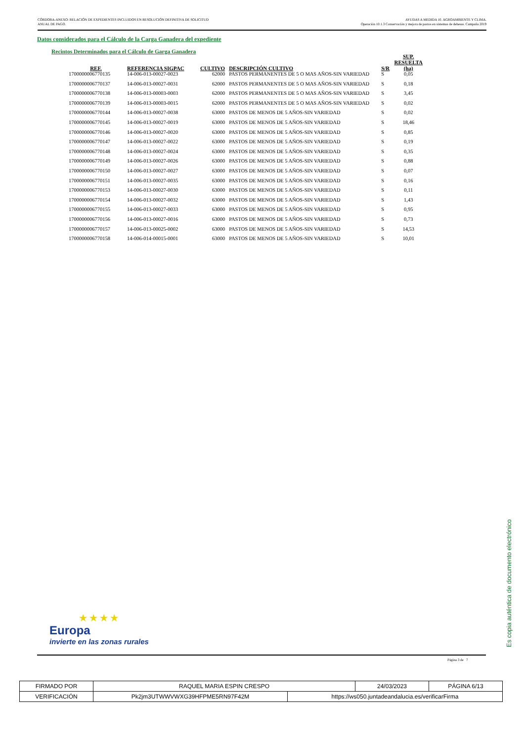CÓRDOBA-ANEXO: RELACIÓN DE EXPEDIENTES INCLUIDOS EN RESOLUCIÓN DEFINITIVA DE SOLICITUD
ANUAL DE PAGO.
AYUDAS A MEDIDA 10. AGROAMBIENTE Y CLIMA.
Operación 10.1.3 Conservación y mejora de pastos en sistemas de dehesas. Campaña 2019
Datos considerados para el Cálculo de la Carga Ganadera del expediente
Recintos Determinados para el Cálculo de Garga Ganadera
| REF. | REFERENCIA SIGPAC | CULTIVO | DESCRIPCIÓN CULTIVO | S/R | SUP. RESUELTA (ha) |
| --- | --- | --- | --- | --- | --- |
| 1700000006770135 | 14-006-013-00027-0023 | 62000 | PASTOS PERMANENTES DE 5 O MAS AÑOS-SIN VARIEDAD | S | 0,05 |
| 1700000006770137 | 14-006-013-00027-0031 | 62000 | PASTOS PERMANENTES DE 5 O MAS AÑOS-SIN VARIEDAD | S | 0,18 |
| 1700000006770138 | 14-006-013-00003-0003 | 62000 | PASTOS PERMANENTES DE 5 O MAS AÑOS-SIN VARIEDAD | S | 3,45 |
| 1700000006770139 | 14-006-013-00003-0015 | 62000 | PASTOS PERMANENTES DE 5 O MAS AÑOS-SIN VARIEDAD | S | 0,02 |
| 1700000006770144 | 14-006-013-00027-0038 | 63000 | PASTOS DE MENOS DE 5 AÑOS-SIN VARIEDAD | S | 0,02 |
| 1700000006770145 | 14-006-013-00027-0019 | 63000 | PASTOS DE MENOS DE 5 AÑOS-SIN VARIEDAD | S | 18,46 |
| 1700000006770146 | 14-006-013-00027-0020 | 63000 | PASTOS DE MENOS DE 5 AÑOS-SIN VARIEDAD | S | 0,85 |
| 1700000006770147 | 14-006-013-00027-0022 | 63000 | PASTOS DE MENOS DE 5 AÑOS-SIN VARIEDAD | S | 0,19 |
| 1700000006770148 | 14-006-013-00027-0024 | 63000 | PASTOS DE MENOS DE 5 AÑOS-SIN VARIEDAD | S | 0,35 |
| 1700000006770149 | 14-006-013-00027-0026 | 63000 | PASTOS DE MENOS DE 5 AÑOS-SIN VARIEDAD | S | 0,88 |
| 1700000006770150 | 14-006-013-00027-0027 | 63000 | PASTOS DE MENOS DE 5 AÑOS-SIN VARIEDAD | S | 0,07 |
| 1700000006770151 | 14-006-013-00027-0035 | 63000 | PASTOS DE MENOS DE 5 AÑOS-SIN VARIEDAD | S | 0,16 |
| 1700000006770153 | 14-006-013-00027-0030 | 63000 | PASTOS DE MENOS DE 5 AÑOS-SIN VARIEDAD | S | 0,11 |
| 1700000006770154 | 14-006-013-00027-0032 | 63000 | PASTOS DE MENOS DE 5 AÑOS-SIN VARIEDAD | S | 1,43 |
| 1700000006770155 | 14-006-013-00027-0033 | 63000 | PASTOS DE MENOS DE 5 AÑOS-SIN VARIEDAD | S | 0,95 |
| 1700000006770156 | 14-006-013-00027-0016 | 63000 | PASTOS DE MENOS DE 5 AÑOS-SIN VARIEDAD | S | 0,73 |
| 1700000006770157 | 14-006-013-00025-0002 | 63000 | PASTOS DE MENOS DE 5 AÑOS-SIN VARIEDAD | S | 14,53 |
| 1700000006770158 | 14-006-014-00015-0001 | 63000 | PASTOS DE MENOS DE 5 AÑOS-SIN VARIEDAD | S | 10,01 |
★ ★ ★ ★
Europa
invierte en las zonas rurales
Página 3 de 7
Es copia auténtica de documento electrónico
| FIRMADO POR | RAQUEL MARIA ESPIN CRESPO | | 24/03/2023 | PÁGINA 6/13 |
| VERIFICACIÓN | Pk2jm3UTWWVWXG39HFPME5RN97F42M | https://ws050.juntadeandalucia.es/verificarFirma | | |